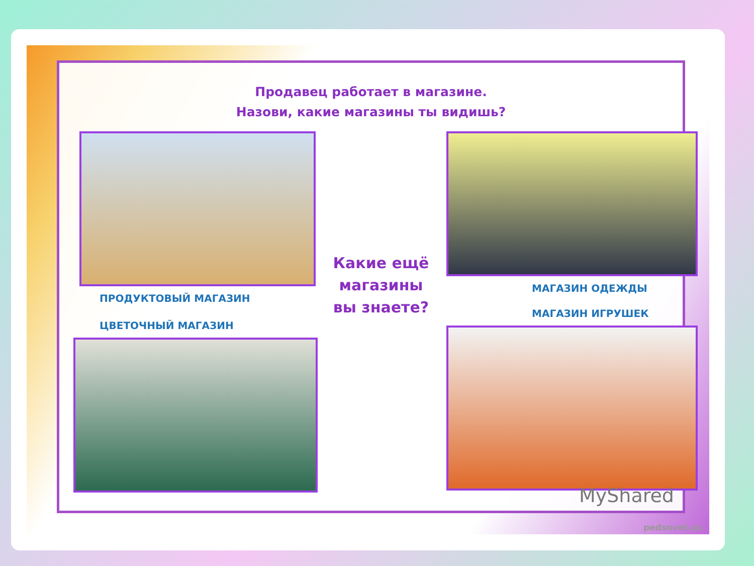Продавец работает в магазине.
Назови, какие магазины ты видишь?
ПРОДУКТОВЫЙ МАГАЗИН
ЦВЕТОЧНЫЙ МАГАЗИН
Какие ещё
магазины
вы знаете?
МАГАЗИН ОДЕЖДЫ
МАГАЗИН ИГРУШЕК
MyShared
pedsovet.su